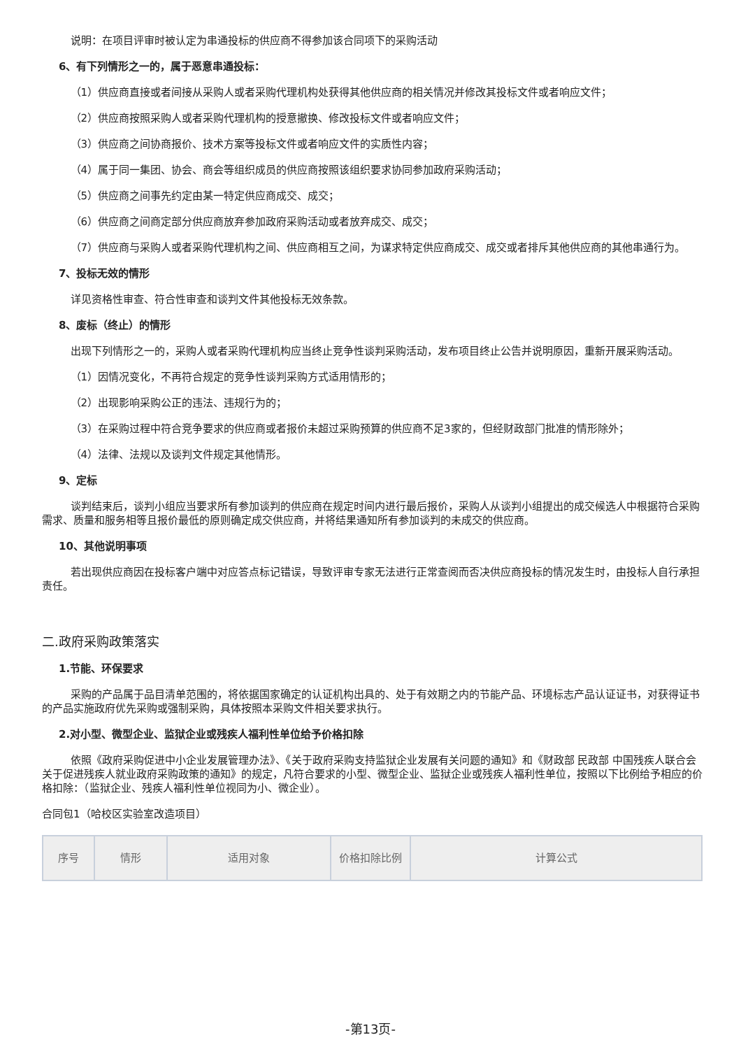说明：在项目评审时被认定为串通投标的供应商不得参加该合同项下的采购活动
6、有下列情形之一的，属于恶意串通投标：
（1）供应商直接或者间接从采购人或者采购代理机构处获得其他供应商的相关情况并修改其投标文件或者响应文件；
（2）供应商按照采购人或者采购代理机构的授意撤换、修改投标文件或者响应文件；
（3）供应商之间协商报价、技术方案等投标文件或者响应文件的实质性内容；
（4）属于同一集团、协会、商会等组织成员的供应商按照该组织要求协同参加政府采购活动；
（5）供应商之间事先约定由某一特定供应商成交、成交；
（6）供应商之间商定部分供应商放弃参加政府采购活动或者放弃成交、成交；
（7）供应商与采购人或者采购代理机构之间、供应商相互之间，为谋求特定供应商成交、成交或者排斥其他供应商的其他串通行为。
7、投标无效的情形
详见资格性审查、符合性审查和谈判文件其他投标无效条款。
8、废标（终止）的情形
出现下列情形之一的，采购人或者采购代理机构应当终止竞争性谈判采购活动，发布项目终止公告并说明原因，重新开展采购活动。
（1）因情况变化，不再符合规定的竞争性谈判采购方式适用情形的；
（2）出现影响采购公正的违法、违规行为的；
（3）在采购过程中符合竞争要求的供应商或者报价未超过采购预算的供应商不足3家的，但经财政部门批准的情形除外；
（4）法律、法规以及谈判文件规定其他情形。
9、定标
谈判结束后，谈判小组应当要求所有参加谈判的供应商在规定时间内进行最后报价，采购人从谈判小组提出的成交候选人中根据符合采购需求、质量和服务相等且报价最低的原则确定成交供应商，并将结果通知所有参加谈判的未成交的供应商。
10、其他说明事项
若出现供应商因在投标客户端中对应答点标记错误，导致评审专家无法进行正常查阅而否决供应商投标的情况发生时，由投标人自行承担责任。
二.政府采购政策落实
1.节能、环保要求
采购的产品属于品目清单范围的，将依据国家确定的认证机构出具的、处于有效期之内的节能产品、环境标志产品认证证书，对获得证书的产品实施政府优先采购或强制采购，具体按照本采购文件相关要求执行。
2.对小型、微型企业、监狱企业或残疾人福利性单位给予价格扣除
依照《政府采购促进中小企业发展管理办法》、《关于政府采购支持监狱企业发展有关问题的通知》和《财政部 民政部 中国残疾人联合会关于促进残疾人就业政府采购政策的通知》的规定，凡符合要求的小型、微型企业、监狱企业或残疾人福利性单位，按照以下比例给予相应的价格扣除：（监狱企业、残疾人福利性单位视同为小、微企业）。
合同包1（哈校区实验室改造项目）
| 序号 | 情形 | 适用对象 | 价格扣除比例 | 计算公式 |
| --- | --- | --- | --- | --- |
-第13页-